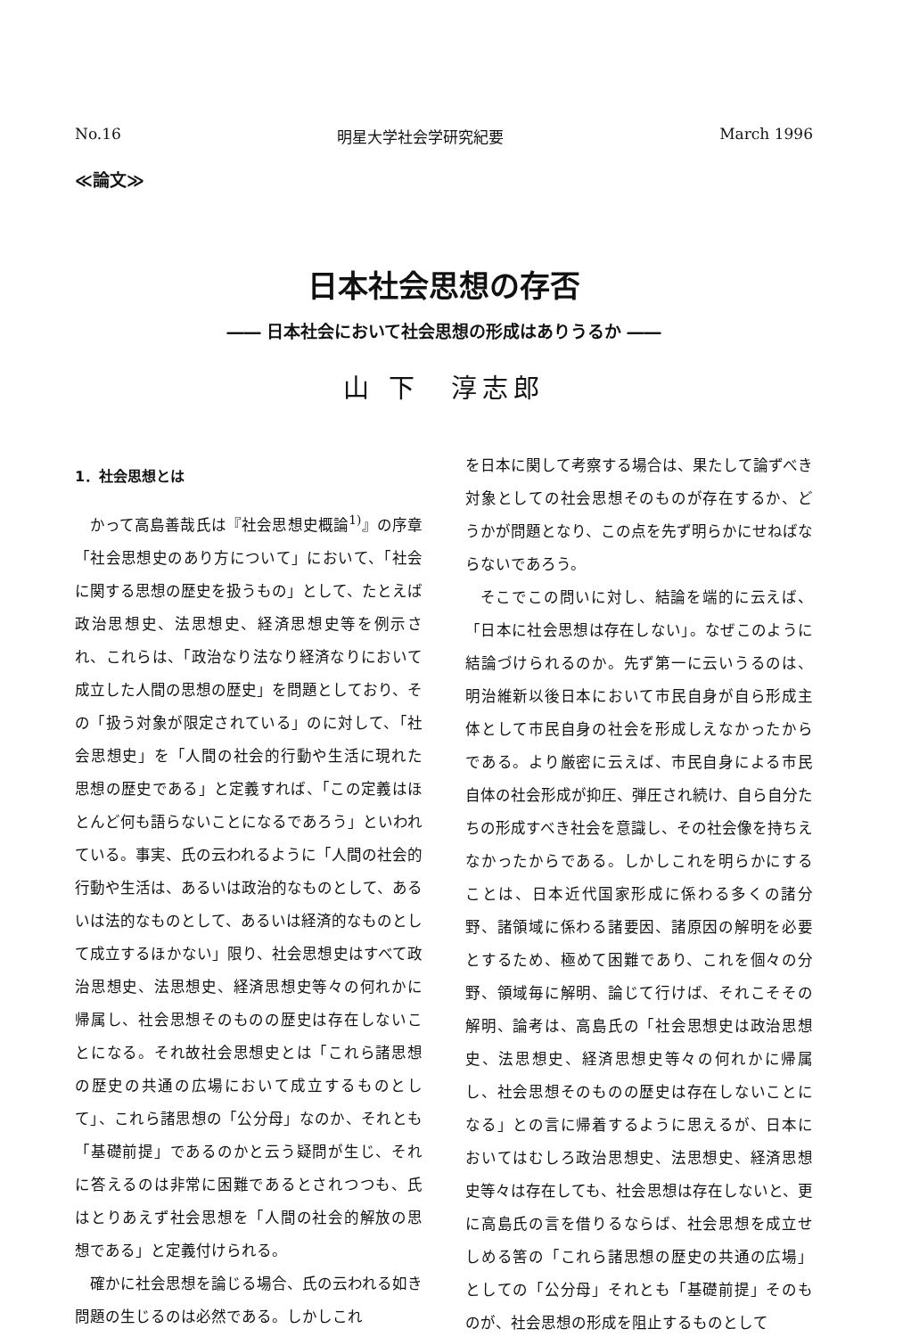No.16 明星大学社会学研究紀要 March 1996
≪論文≫
日本社会思想の存否
―― 日本社会において社会思想の形成はありうるか ――
山 下　淳志郎
1．社会思想とは
かって高島善哉氏は『社会思想史概論<sup>1)</sup>』の序章「社会思想史のあり方について」において、「社会に関する思想の歴史を扱うもの」として、たとえば政治思想史、法思想史、経済思想史等を例示され、これらは、「政治なり法なり経済なりにおいて成立した人間の思想の歴史」を問題としており、その「扱う対象が限定されている」のに対して、「社会思想史」を「人間の社会的行動や生活に現れた思想の歴史である」と定義すれば、「この定義はほとんど何も語らないことになるであろう」といわれている。事実、氏の云われるように「人間の社会的行動や生活は、あるいは政治的なものとして、あるいは法的なものとして、あるいは経済的なものとして成立するほかない」限り、社会思想史はすべて政治思想史、法思想史、経済思想史等々の何れかに帰属し、社会思想そのものの歴史は存在しないことになる。それ故社会思想史とは「これら諸思想の歴史の共通の広場において成立するものとして」、これら諸思想の「公分母」なのか、それとも「基礎前提」であるのかと云う疑問が生じ、それに答えるのは非常に困難であるとされつつも、氏はとりあえず社会思想を「人間の社会的解放の思想である」と定義付けられる。
確かに社会思想を論じる場合、氏の云われる如き問題の生じるのは必然である。しかしこれ
を日本に関して考察する場合は、果たして論ずべき対象としての社会思想そのものが存在するか、どうかが問題となり、この点を先ず明らかにせねばならないであろう。
そこでこの問いに対し、結論を端的に云えば、「日本に社会思想は存在しない」。なぜこのように結論づけられるのか。先ず第一に云いうるのは、明治維新以後日本において市民自身が自ら形成主体として市民自身の社会を形成しえなかったからである。より厳密に云えば、市民自身による市民自体の社会形成が抑圧、弾圧され続け、自ら自分たちの形成すべき社会を意識し、その社会像を持ちえなかったからである。しかしこれを明らかにすることは、日本近代国家形成に係わる多くの諸分野、諸領域に係わる諸要因、諸原因の解明を必要とするため、極めて困難であり、これを個々の分野、領域毎に解明、論じて行けば、それこそその解明、論考は、高島氏の「社会思想史は政治思想史、法思想史、経済思想史等々の何れかに帰属し、社会思想そのものの歴史は存在しないことになる」との言に帰着するように思えるが、日本においてはむしろ政治思想史、法思想史、経済思想史等々は存在しても、社会思想は存在しないと、更に高島氏の言を借りるならば、社会思想を成立せしめる筈の「これら諸思想の歴史の共通の広場」としての「公分母」それとも「基礎前提」そのものが、社会思想の形成を阻止するものとして